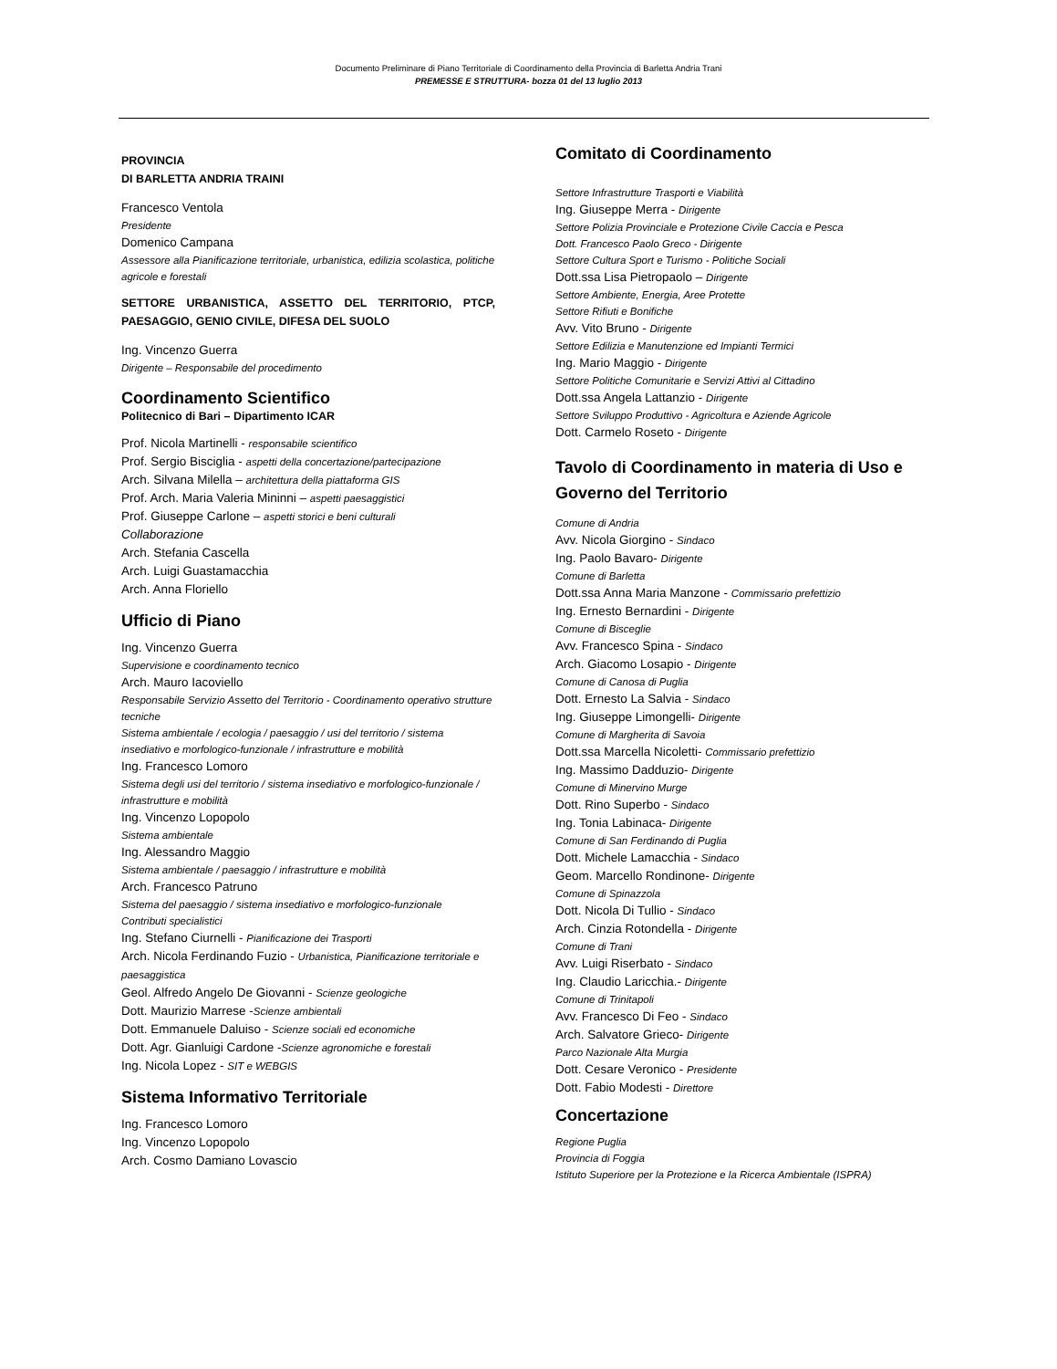Documento Preliminare di Piano Territoriale di Coordinamento della Provincia di Barletta Andria Trani
PREMESSE E STRUTTURA- bozza 01 del 13 luglio 2013
PROVINCIA
DI BARLETTA ANDRIA TRAINI
Francesco Ventola
Presidente
Domenico Campana
Assessore alla Pianificazione territoriale, urbanistica, edilizia scolastica, politiche agricole e forestali
SETTORE URBANISTICA, ASSETTO DEL TERRITORIO, PTCP, PAESAGGIO, GENIO CIVILE, DIFESA DEL SUOLO
Ing. Vincenzo Guerra
Dirigente – Responsabile del procedimento
Coordinamento Scientifico
Politecnico di Bari – Dipartimento ICAR
Prof. Nicola Martinelli - responsabile scientifico
Prof. Sergio Bisciglia - aspetti della concertazione/partecipazione
Arch. Silvana Milella – architettura della piattaforma GIS
Prof. Arch. Maria Valeria Mininni – aspetti paesaggistici
Prof. Giuseppe Carlone – aspetti storici e beni culturali
Collaborazione
Arch. Stefania Cascella
Arch. Luigi Guastamacchia
Arch. Anna Floriello
Ufficio di Piano
Ing. Vincenzo Guerra
Supervisione e coordinamento tecnico
Arch. Mauro Iacoviello
Responsabile Servizio Assetto del Territorio - Coordinamento operativo strutture tecniche
Sistema ambientale / ecologia / paesaggio / usi del territorio / sistema insediativo e morfologico-funzionale / infrastrutture e mobilità
Ing. Francesco Lomoro
Sistema degli usi del territorio / sistema insediativo e morfologico-funzionale / infrastrutture e mobilità
Ing. Vincenzo Lopopolo
Sistema ambientale
Ing. Alessandro Maggio
Sistema ambientale / paesaggio / infrastrutture e mobilità
Arch. Francesco Patruno
Sistema del paesaggio / sistema insediativo e morfologico-funzionale
Contributi specialistici
Ing. Stefano Ciurnelli - Pianificazione dei Trasporti
Arch. Nicola Ferdinando Fuzio - Urbanistica, Pianificazione territoriale e paesaggistica
Geol. Alfredo Angelo De Giovanni - Scienze geologiche
Dott. Maurizio Marrese -Scienze ambientali
Dott. Emmanuele Daluiso - Scienze sociali ed economiche
Dott. Agr. Gianluigi Cardone -Scienze agronomiche e forestali
Ing. Nicola Lopez - SIT e WEBGIS
Sistema Informativo Territoriale
Ing. Francesco Lomoro
Ing. Vincenzo Lopopolo
Arch. Cosmo Damiano Lovascio
Comitato di Coordinamento
Settore Infrastrutture Trasporti e Viabilità
Ing. Giuseppe Merra - Dirigente
Settore Polizia Provinciale e Protezione Civile Caccia e Pesca
Dott. Francesco Paolo Greco - Dirigente
Settore Cultura Sport e Turismo - Politiche Sociali
Dott.ssa Lisa Pietropaolo – Dirigente
Settore Ambiente, Energia, Aree Protette
Settore Rifiuti e Bonifiche
Avv. Vito Bruno - Dirigente
Settore Edilizia e Manutenzione ed Impianti Termici
Ing. Mario Maggio - Dirigente
Settore Politiche Comunitarie e Servizi Attivi al Cittadino
Dott.ssa Angela Lattanzio - Dirigente
Settore Sviluppo Produttivo - Agricoltura e Aziende Agricole
Dott. Carmelo Roseto - Dirigente
Tavolo di Coordinamento in materia di Uso e Governo del Territorio
Comune di Andria
Avv. Nicola Giorgino - Sindaco
Ing. Paolo Bavaro- Dirigente
Comune di Barletta
Dott.ssa Anna Maria Manzone - Commissario prefettizio
Ing. Ernesto Bernardini - Dirigente
Comune di Bisceglie
Avv. Francesco Spina - Sindaco
Arch. Giacomo Losapio - Dirigente
Comune di Canosa di Puglia
Dott. Ernesto La Salvia - Sindaco
Ing. Giuseppe Limongelli- Dirigente
Comune di Margherita di Savoia
Dott.ssa Marcella Nicoletti- Commissario prefettizio
Ing. Massimo Dadduzio- Dirigente
Comune di Minervino Murge
Dott. Rino Superbo - Sindaco
Ing. Tonia Labinaca- Dirigente
Comune di San Ferdinando di Puglia
Dott. Michele Lamacchia - Sindaco
Geom. Marcello Rondinone- Dirigente
Comune di Spinazzola
Dott. Nicola Di Tullio - Sindaco
Arch. Cinzia Rotondella - Dirigente
Comune di Trani
Avv. Luigi Riserbato - Sindaco
Ing. Claudio Laricchia.- Dirigente
Comune di Trinitapoli
Avv. Francesco Di Feo - Sindaco
Arch. Salvatore Grieco- Dirigente
Parco Nazionale Alta Murgia
Dott. Cesare Veronico - Presidente
Dott. Fabio Modesti - Direttore
Concertazione
Regione Puglia
Provincia di Foggia
Istituto Superiore per la Protezione e la Ricerca Ambientale (ISPRA)